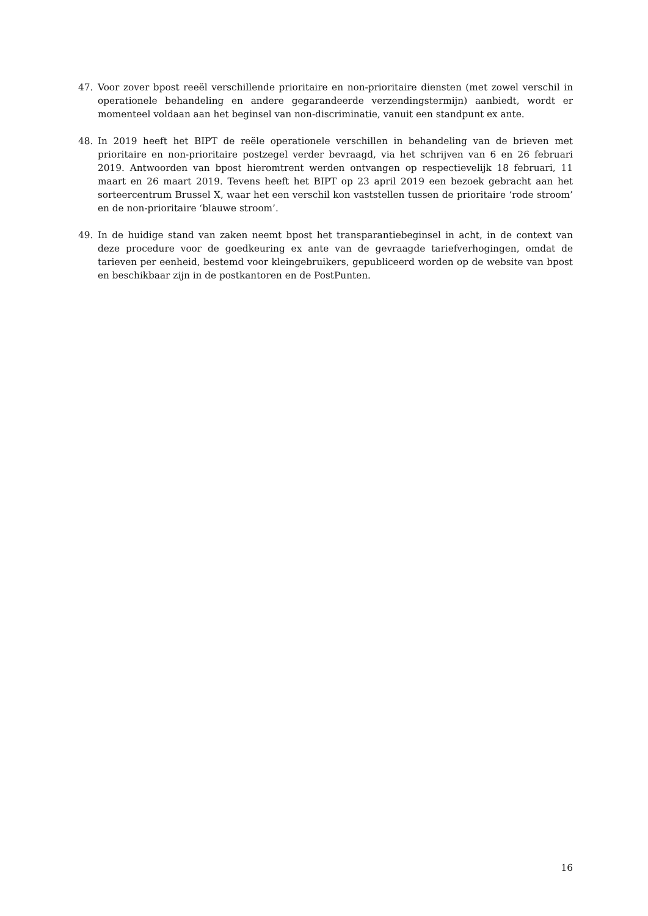47. Voor zover bpost reeël verschillende prioritaire en non-prioritaire diensten (met zowel verschil in operationele behandeling en andere gegarandeerde verzendingstermijn) aanbiedt, wordt er momenteel voldaan aan het beginsel van non-discriminatie, vanuit een standpunt ex ante.
48. In 2019 heeft het BIPT de reële operationele verschillen in behandeling van de brieven met prioritaire en non-prioritaire postzegel verder bevraagd, via het schrijven van 6 en 26 februari 2019. Antwoorden van bpost hieromtrent werden ontvangen op respectievelijk 18 februari, 11 maart en 26 maart 2019. Tevens heeft het BIPT op 23 april 2019 een bezoek gebracht aan het sorteercentrum Brussel X, waar het een verschil kon vaststellen tussen de prioritaire ‘rode stroom’ en de non-prioritaire ‘blauwe stroom’.
49. In de huidige stand van zaken neemt bpost het transparantiebeginsel in acht, in de context van deze procedure voor de goedkeuring ex ante van de gevraagde tariefverhogingen, omdat de tarieven per eenheid, bestemd voor kleingebruikers, gepubliceerd worden op de website van bpost en beschikbaar zijn in de postkantoren en de PostPunten.
16